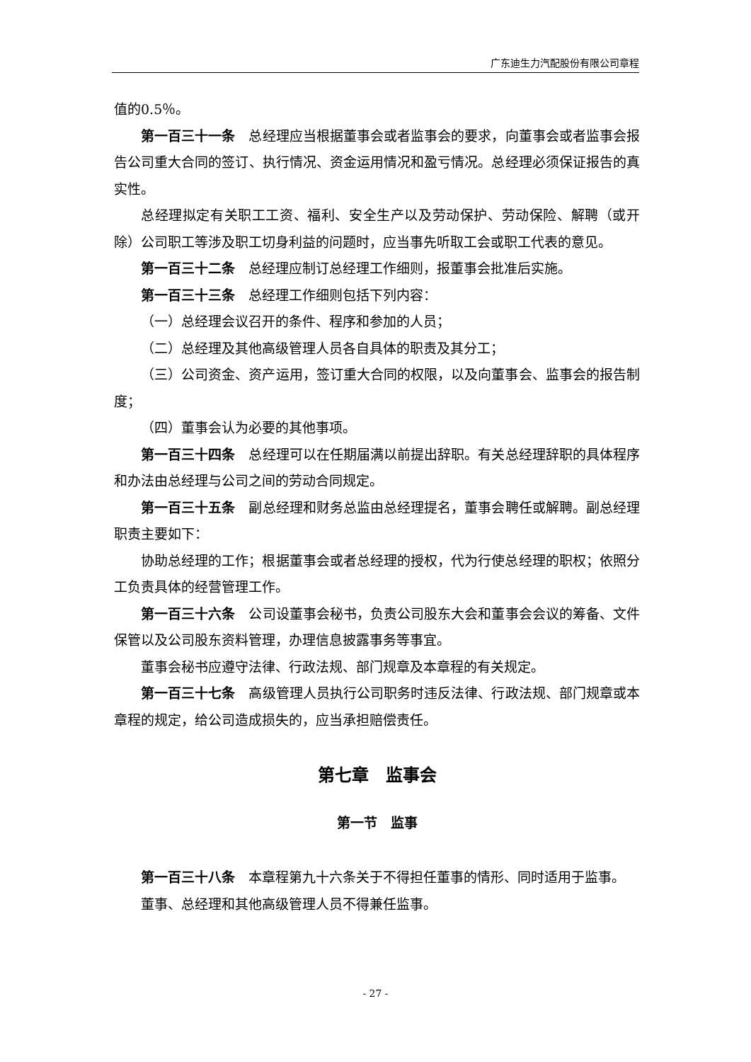广东迪生力汽配股份有限公司章程
值的0.5％。
第一百三十一条　总经理应当根据董事会或者监事会的要求，向董事会或者监事会报告公司重大合同的签订、执行情况、资金运用情况和盈亏情况。总经理必须保证报告的真实性。
总经理拟定有关职工工资、福利、安全生产以及劳动保护、劳动保险、解聘（或开除）公司职工等涉及职工切身利益的问题时，应当事先听取工会或职工代表的意见。
第一百三十二条　总经理应制订总经理工作细则，报董事会批准后实施。
第一百三十三条　总经理工作细则包括下列内容：
（一）总经理会议召开的条件、程序和参加的人员；
（二）总经理及其他高级管理人员各自具体的职责及其分工；
（三）公司资金、资产运用，签订重大合同的权限，以及向董事会、监事会的报告制度；
（四）董事会认为必要的其他事项。
第一百三十四条　总经理可以在任期届满以前提出辞职。有关总经理辞职的具体程序和办法由总经理与公司之间的劳动合同规定。
第一百三十五条　副总经理和财务总监由总经理提名，董事会聘任或解聘。副总经理职责主要如下：
协助总经理的工作；根据董事会或者总经理的授权，代为行使总经理的职权；依照分工负责具体的经营管理工作。
第一百三十六条　公司设董事会秘书，负责公司股东大会和董事会会议的筹备、文件保管以及公司股东资料管理，办理信息披露事务等事宜。
董事会秘书应遵守法律、行政法规、部门规章及本章程的有关规定。
第一百三十七条　高级管理人员执行公司职务时违反法律、行政法规、部门规章或本章程的规定，给公司造成损失的，应当承担赔偿责任。
第七章　监事会
第一节　监事
第一百三十八条　本章程第九十六条关于不得担任董事的情形、同时适用于监事。
董事、总经理和其他高级管理人员不得兼任监事。
- 27 -